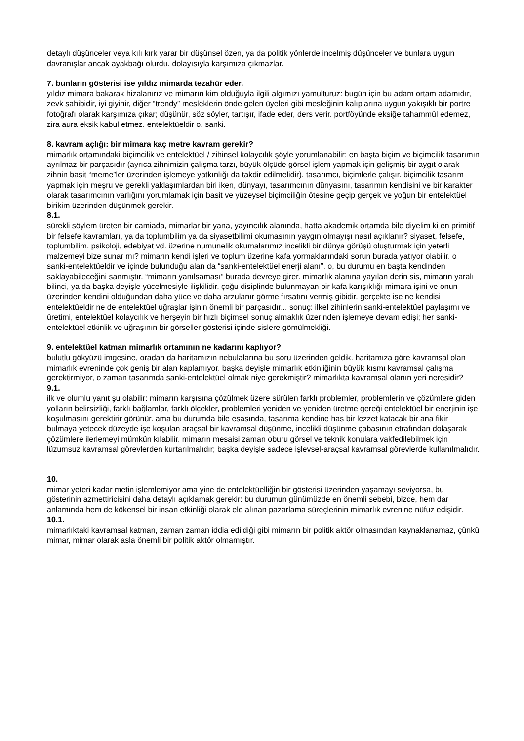detaylı düşünceler veya kılı kırk yarar bir düşünsel özen, ya da politik yönlerde incelmiş düşünceler ve bunlara uygun davranışlar ancak ayakbağı olurdu. dolayısıyla karşımıza çıkmazlar.
7. bunların gösterisi ise yıldız mimarda tezahür eder.
yıldız mimara bakarak hizalanırız ve mimarın kim olduğuyla ilgili algımızı yamulturuz: bugün için bu adam ortam adamıdır, zevk sahibidir, iyi giyinir, diğer “trendy” mesleklerin önde gelen üyeleri gibi mesleğinin kalıplarına uygun yakışıklı bir portre fotoğrafı olarak karşımıza çıkar; düşünür, söz söyler, tartışır, ifade eder, ders verir. portföyünde eksiğe tahammül edemez, zira aura eksik kabul etmez. entelektüeldir o. sanki.
8. kavram açlığı: bir mimara kaç metre kavram gerekir?
mimarlık ortamındaki biçimcilik ve entelektüel / zihinsel kolaycılık şöyle yorumlanabilir: en başta biçim ve biçimcilik tasarımın ayrılmaz bir parçasıdır (ayrıca zihnimizin çalışma tarzı, büyük ölçüde görsel işlem yapmak için gelişmiş bir aygıt olarak zihnin basit “meme”ler üzerinden işlemeye yatkınlığı da takdir edilmelidir). tasarımcı, biçimlerle çalışır. biçimcilik tasarım yapmak için meşru ve gerekli yaklaşımlardan biri iken, dünyayı, tasarımcının dünyasını, tasarımın kendisini ve bir karakter olarak tasarımcının varlığını yorumlamak için basit ve yüzeysel biçimciliğin ötesine geçip gerçek ve yoğun bir entelektüel birikim üzerinden düşünmek gerekir.
8.1.
sürekli söylem üreten bir camiada, mimarlar bir yana, yayıncılık alanında, hatta akademik ortamda bile diyelim ki en primitif bir felsefe kavramları, ya da toplumbilim ya da siyasetbilimi okumasının yaygın olmayışı nasıl açıklanır? siyaset, felsefe, toplumbilim, psikoloji, edebiyat vd. üzerine numunelik okumalarımız incelikli bir dünya görüşü oluşturmak için yeterli malzemeyi bize sunar mı? mimarın kendi işleri ve toplum üzerine kafa yormaklarındaki sorun burada yatıyor olabilir. o sanki-entelektüeldir ve içinde bulunduğu alan da “sanki-entelektüel enerji alanı”. o, bu durumu en başta kendinden saklayabileceğini sanmıştır. “mimarın yanılsaması” burada devreye girer. mimarlık alanına yayılan derin sis, mimarın yaralı bilinci, ya da başka deyişle yücelmesiyle ilişkilidir. çoğu disiplinde bulunmayan bir kafa karışıklığı mimara işini ve onun üzerinden kendini olduğundan daha yüce ve daha arzulanır görme fırsatını vermiş gibidir. gerçekte ise ne kendisi entelektüeldir ne de entelektüel uğraşlar işinin önemli bir parçasıdır... sonuç: ilkel zihinlerin sanki-entelektüel paylaşımı ve üretimi, entelektüel kolaycılık ve herşeyin bir hızlı biçimsel sonuç almaklık üzerinden işlemeye devam edişi; her sanki-entelektüel etkinlik ve uğraşının bir görseller gösterisi içinde sislere gömülmekliği.
9. entelektüel katman mimarlık ortamının ne kadarını kaplıyor?
bulutlu gökyüzü imgesine, oradan da haritamızın nebulalarına bu soru üzerinden geldik. haritamıza göre kavramsal olan mimarlık evreninde çok geniş bir alan kaplamıyor. başka deyişle mimarlık etkinliğinin büyük kısmı kavramsal çalışma gerektirmiyor, o zaman tasarımda sanki-entelektüel olmak niye gerekmiştir? mimarlıkta kavramsal olanın yeri neresidir?
9.1.
ilk ve olumlu yanıt şu olabilir: mimarın karşısına çözülmek üzere sürülen farklı problemler, problemlerin ve çözümlere giden yolların belirsizliği, farklı bağlamlar, farklı ölçekler, problemleri yeniden ve yeniden üretme gereği entelektüel bir enerjinin işe koşulmasını gerektirir görünür. ama bu durumda bile esasında, tasarıma kendine has bir lezzet katacak bir ana fikir bulmaya yetecek düzeyde işe koşulan araçsal bir kavramsal düşünme, incelikli düşünme çabasının etrafından dolaşarak çözümlere ilerlemeyi mümkün kılabilir. mimarın mesaisi zaman oburu görsel ve teknik konulara vakfedilebilmek için lüzumsuz kavramsal görevlerden kurtarılmalıdır; başka deyişle sadece işlevsel-araçsal kavramsal görevlerde kullanılmalıdır.
10.
mimar yeteri kadar metin işlemlemiyor ama yine de entelektüelliğin bir gösterisi üzerinden yaşamayı seviyorsa, bu gösterinin azmettiricisini daha detaylı açıklamak gerekir: bu durumun günümüzde en önemli sebebi, bizce, hem dar anlamında hem de kökensel bir insan etkinliği olarak ele alınan pazarlama süreçlerinin mimarlık evrenine nüfuz edişidir.
10.1.
mimarlıktaki kavramsal katman, zaman zaman iddia edildiği gibi mimarın bir politik aktör olmasından kaynaklanamaz, çünkü mimar, mimar olarak asla önemli bir politik aktör olmamıştır.